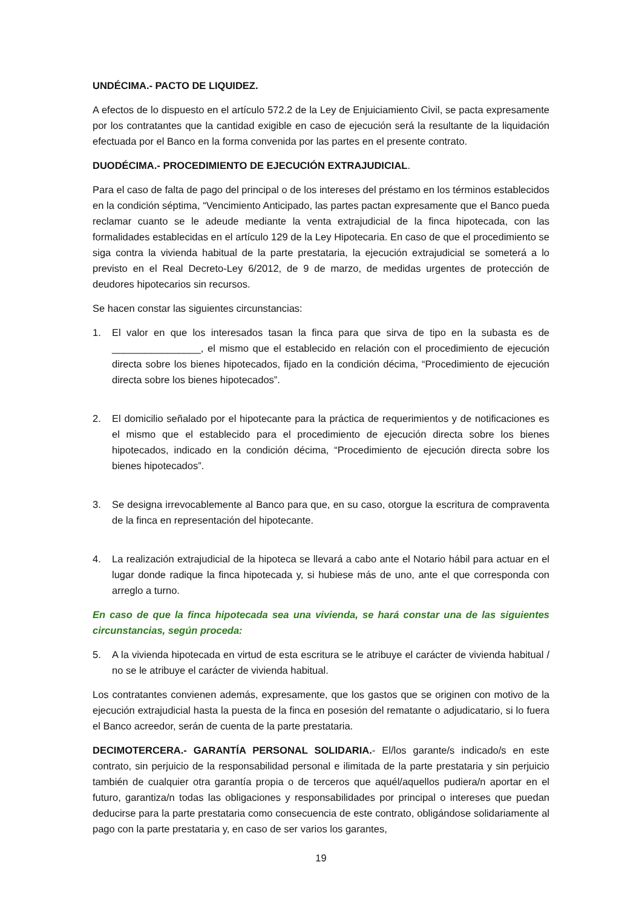UNDÉCIMA.- PACTO DE LIQUIDEZ.
A efectos de lo dispuesto en el artículo 572.2 de la Ley de Enjuiciamiento Civil, se pacta expresamente por los contratantes que la cantidad exigible en caso de ejecución será la resultante de la liquidación efectuada por el Banco en la forma convenida por las partes en el presente contrato.
DUODÉCIMA.- PROCEDIMIENTO DE EJECUCIÓN EXTRAJUDICIAL.
Para el caso de falta de pago del principal o de los intereses del préstamo en los términos establecidos en la condición séptima, “Vencimiento Anticipado, las partes pactan expresamente que el Banco pueda reclamar cuanto se le adeude mediante la venta extrajudicial de la finca hipotecada, con las formalidades establecidas en el artículo 129 de la Ley Hipotecaria. En caso de que el procedimiento se siga contra la vivienda habitual de la parte prestataria, la ejecución extrajudicial se someterá a lo previsto en el Real Decreto-Ley 6/2012, de 9 de marzo, de medidas urgentes de protección de deudores hipotecarios sin recursos.
Se hacen constar las siguientes circunstancias:
1. El valor en que los interesados tasan la finca para que sirva de tipo en la subasta es de ________________, el mismo que el establecido en relación con el procedimiento de ejecución directa sobre los bienes hipotecados, fijado en la condición décima, “Procedimiento de ejecución directa sobre los bienes hipotecados”.
2. El domicilio señalado por el hipotecante para la práctica de requerimientos y de notificaciones es el mismo que el establecido para el procedimiento de ejecución directa sobre los bienes hipotecados, indicado en la condición décima, “Procedimiento de ejecución directa sobre los bienes hipotecados”.
3. Se designa irrevocablemente al Banco para que, en su caso, otorgue la escritura de compraventa de la finca en representación del hipotecante.
4. La realización extrajudicial de la hipoteca se llevará a cabo ante el Notario hábil para actuar en el lugar donde radique la finca hipotecada y, si hubiese más de uno, ante el que corresponda con arreglo a turno.
En caso de que la finca hipotecada sea una vivienda, se hará constar una de las siguientes circunstancias, según proceda:
5. A la vivienda hipotecada en virtud de esta escritura se le atribuye el carácter de vivienda habitual / no se le atribuye el carácter de vivienda habitual.
Los contratantes convienen además, expresamente, que los gastos que se originen con motivo de la ejecución extrajudicial hasta la puesta de la finca en posesión del rematante o adjudicatario, si lo fuera el Banco acreedor, serán de cuenta de la parte prestataria.
DECIMOTERCERA.- GARANTÍA PERSONAL SOLIDARIA.- El/los garante/s indicado/s en este contrato, sin perjuicio de la responsabilidad personal e ilimitada de la parte prestataria y sin perjuicio también de cualquier otra garantía propia o de terceros que aquél/aquellos pudiera/n aportar en el futuro, garantiza/n todas las obligaciones y responsabilidades por principal o intereses que puedan deducirse para la parte prestataria como consecuencia de este contrato, obligándose solidariamente al pago con la parte prestataria y, en caso de ser varios los garantes,
19